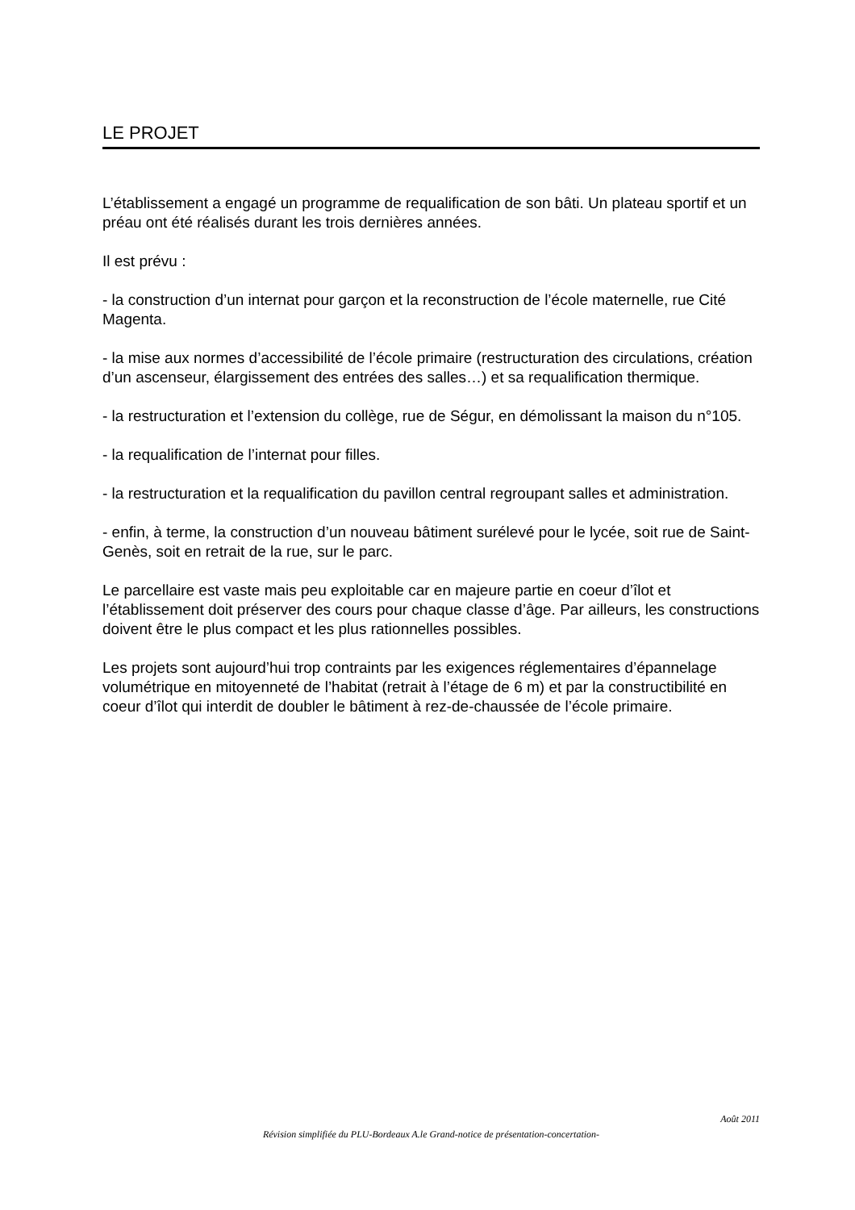LE PROJET
L’établissement a engagé un programme de requalification de son bâti. Un plateau sportif et un préau ont été réalisés durant les trois dernières années.
Il est prévu :
- la construction d’un internat pour garçon et la reconstruction de l’école maternelle, rue Cité Magenta.
- la mise aux normes d’accessibilité de l’école primaire (restructuration des circulations, création d’un ascenseur, élargissement des entrées des salles…) et sa requalification thermique.
- la restructuration et l’extension du collège, rue de Ségur, en démolissant la maison du n°105.
- la requalification de l’internat pour filles.
- la restructuration et la requalification du pavillon central regroupant salles et administration.
- enfin, à terme, la construction d’un nouveau bâtiment surélevé pour le lycée, soit rue de Saint-Genès, soit en retrait de la rue, sur le parc.
Le parcellaire est vaste mais peu exploitable car en majeure partie en coeur d’îlot et l’établissement doit préserver des cours pour chaque classe d’âge. Par ailleurs, les constructions doivent être le plus compact et les plus rationnelles possibles.
Les projets sont aujourd’hui trop contraints par les exigences réglementaires d’épannelage volumétrique en mitoyenneté de l’habitat (retrait à l’étage de 6 m) et par la constructibilité en coeur d’îlot qui interdit de doubler le bâtiment à rez-de-chaussée de l’école primaire.
Août 2011
Révision simplifiée du PLU-Bordeaux A.le Grand-notice de présentation-concertation-